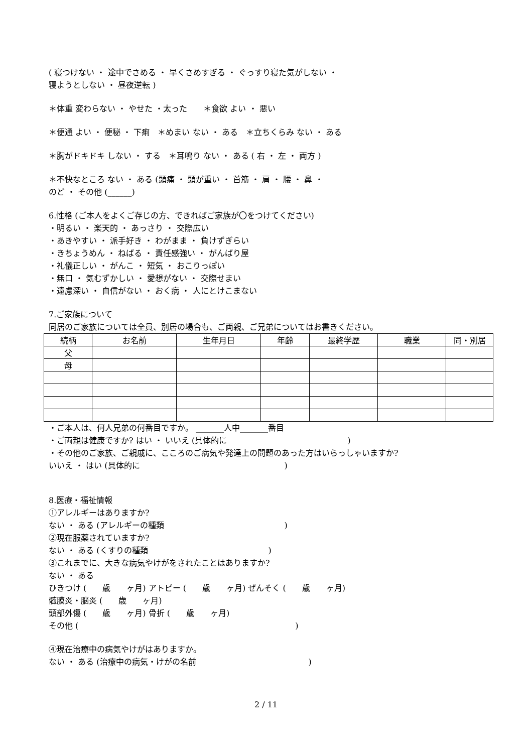( 寝つけない ・ 途中でさめる ・ 早くさめすぎる ・ ぐっすり寝た気がしない ・
寝ようとしない ・ 昼夜逆転 )
＊体重 変わらない ・ やせた ・太った　　＊食欲 よい ・ 悪い
＊便通 よい ・ 便秘 ・ 下痢　＊めまい ない ・ ある　＊立ちくらみ ない ・ ある
＊胸がドキドキ しない ・ する　＊耳鳴り ない ・ ある ( 右 ・ 左 ・ 両方 )
＊不快なところ ない ・ ある (頭痛 ・ 頭が重い ・ 首筋 ・ 肩 ・ 腰 ・ 鼻 ・
のど ・ その他 (______)
6.性格 (ご本人をよくご存じの方、できればご家族が〇をつけてください)
・明るい ・ 楽天的 ・ あっさり ・ 交際広い
・あきやすい ・ 派手好き ・ わがまま ・ 負けずぎらい
・きちょうめん ・ ねばる ・ 責任感強い ・ がんばり屋
・礼儀正しい ・ がんこ ・ 短気 ・ おこりっぽい
・無口 ・ 気むずかしい ・ 愛想がない ・ 交際せまい
・遠慮深い ・ 自信がない ・ おく病 ・ 人にとけこまない
7.ご家族について
同居のご家族については全員、別居の場合も、ご両親、ご兄弟についてはお書きください。
| 続柄 | お名前 | 生年月日 | 年齢 | 最終学歴 | 職業 | 同・別居 |
| --- | --- | --- | --- | --- | --- | --- |
| 父 | | | | | | |
| 母 | | | | | | |
・ご本人は、何人兄弟の何番目ですか。 _______人中_______番目
・ご両親は健康ですか? はい ・ いいえ (具体的に　　　　　　　　　　　　　　　)
・その他のご家族、ご親戚に、こころのご病気や発達上の問題のあった方はいらっしゃいますか?
いいえ ・ はい (具体的に　　　　　　　　　　　　　　　　　　)
8.医療・福祉情報
①アレルギーはありますか?
ない ・ ある (アレルギーの種類　　　　　　　　　　　　　　　)
②現在服薬されていますか?
ない ・ ある (くすりの種類　　　　　　　　　　　　　　　)
③これまでに、大きな病気やけがをされたことはありますか?
ない ・ ある
ひきつけ (　　歳　　ヶ月) アトピー (　　歳　　ヶ月) ぜんそく (　　歳　　ヶ月)
髄膜炎・脳炎 (　　歳　　ヶ月)
頭部外傷 (　　歳　　ヶ月) 骨折 (　　歳　　ヶ月)
その他 (　　　　　　　　　　　　　　　　　　　　　　　　　　　)
④現在治療中の病気やけがはありますか。
ない ・ ある (治療中の病気・けがの名前　　　　　　　　　　　　　　)
2 / 11